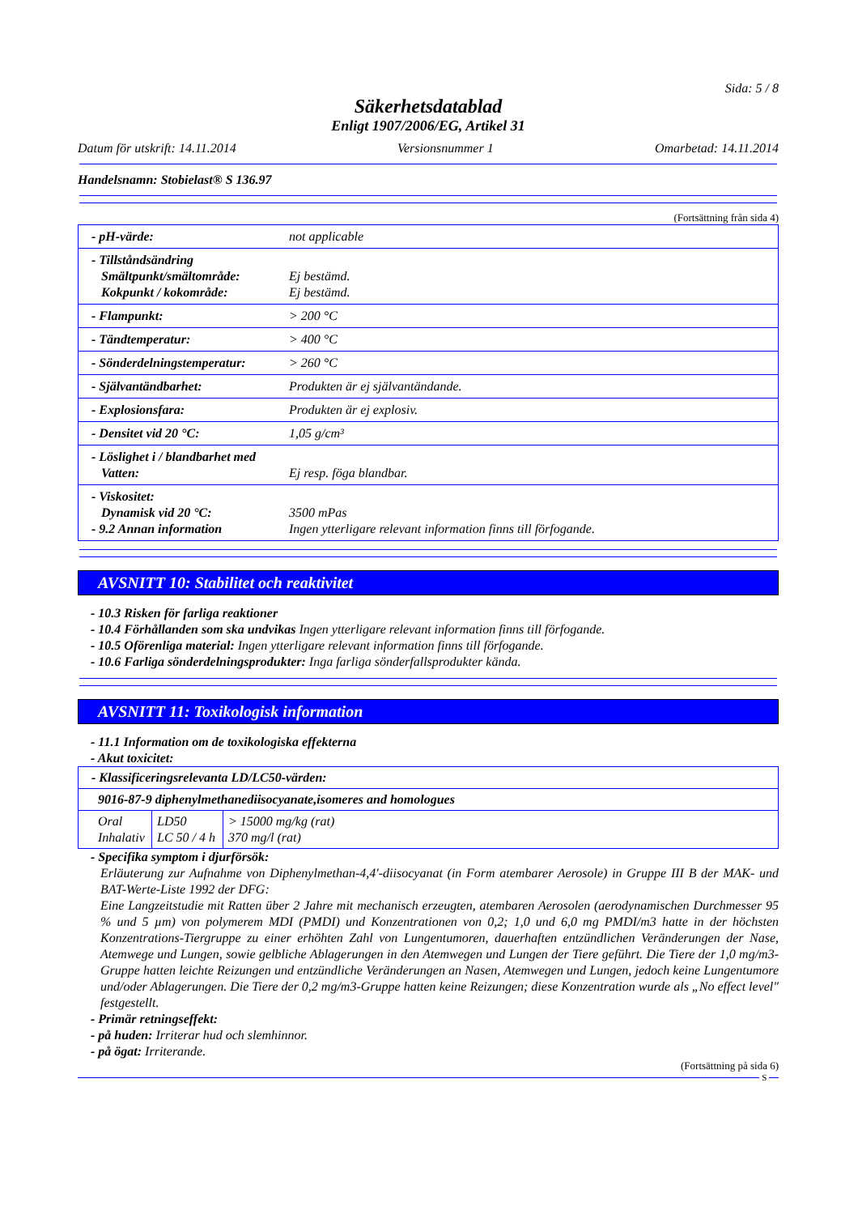Sida: 5 / 8
Säkerhetsdatablad
Enligt 1907/2006/EG, Artikel 31
Datum för utskrift: 14.11.2014 Versionsnummer 1 Omarbetad: 14.11.2014
Handelsnamn: Stobielast® S 136.97
(Fortsättning från sida 4)
| - pH-värde: | not applicable |
| - Tillståndsändring Smältpunkt/smältområde: Kokpunkt / kokområde: | Ej bestämd. Ej bestämd. |
| - Flampunkt: | > 200 °C |
| - Tändtemperatur: | > 400 °C |
| - Sönderdelningstemperatur: | > 260 °C |
| - Självantändbarhet: | Produkten är ej självantändande. |
| - Explosionsfara: | Produkten är ej explosiv. |
| - Densitet vid 20 °C: | 1,05 g/cm³ |
| - Löslighet i / blandbarhet med Vatten: | Ej resp. föga blandbar. |
| - Viskositet: Dynamisk vid 20 °C: - 9.2 Annan information | 3500 mPas Ingen ytterligare relevant information finns till förfogande. |
AVSNITT 10: Stabilitet och reaktivitet
- 10.3 Risken för farliga reaktioner
- 10.4 Förhållanden som ska undvikas Ingen ytterligare relevant information finns till förfogande.
- 10.5 Oförenliga material: Ingen ytterligare relevant information finns till förfogande.
- 10.6 Farliga sönderdelningsprodukter: Inga farliga sönderfallsprodukter kända.
AVSNITT 11: Toxikologisk information
- 11.1 Information om de toxikologiska effekterna
- Akut toxicitet:
| - Klassificeringsrelevanta LD/LC50-värden: | | |
| 9016-87-9 diphenylmethanediisocyanate,isomeres and homologues | | |
| Oral Inhalativ | LD50 LC 50 / 4 h | > 15000 mg/kg (rat) 370 mg/l (rat) |
- Specifika symptom i djurförsök:
Erläuterung zur Aufnahme von Diphenylmethan-4,4'-diisocyanat (in Form atembarer Aerosole) in Gruppe III B der MAK- und BAT-Werte-Liste 1992 der DFG:
Eine Langzeitstudie mit Ratten über 2 Jahre mit mechanisch erzeugten, atembaren Aerosolen (aerodynamischen Durchmesser 95 % und 5 µm) von polymerem MDI (PMDI) und Konzentrationen von 0,2; 1,0 und 6,0 mg PMDI/m3 hatte in der höchsten Konzentrations-Tiergruppe zu einer erhöhten Zahl von Lungentumoren, dauerhaften entzündlichen Veränderungen der Nase, Atemwege und Lungen, sowie gelbliche Ablagerungen in den Atemwegen und Lungen der Tiere geführt. Die Tiere der 1,0 mg/m3-Gruppe hatten leichte Reizungen und entzündliche Veränderungen an Nasen, Atemwegen und Lungen, jedoch keine Lungentumore und/oder Ablagerungen. Die Tiere der 0,2 mg/m3-Gruppe hatten keine Reizungen; diese Konzentration wurde als „No effect level" festgestellt.
- Primär retningseffekt:
- på huden: Irriterar hud och slemhinnor.
- på ögat: Irriterande.
(Fortsättning på sida 6)
S